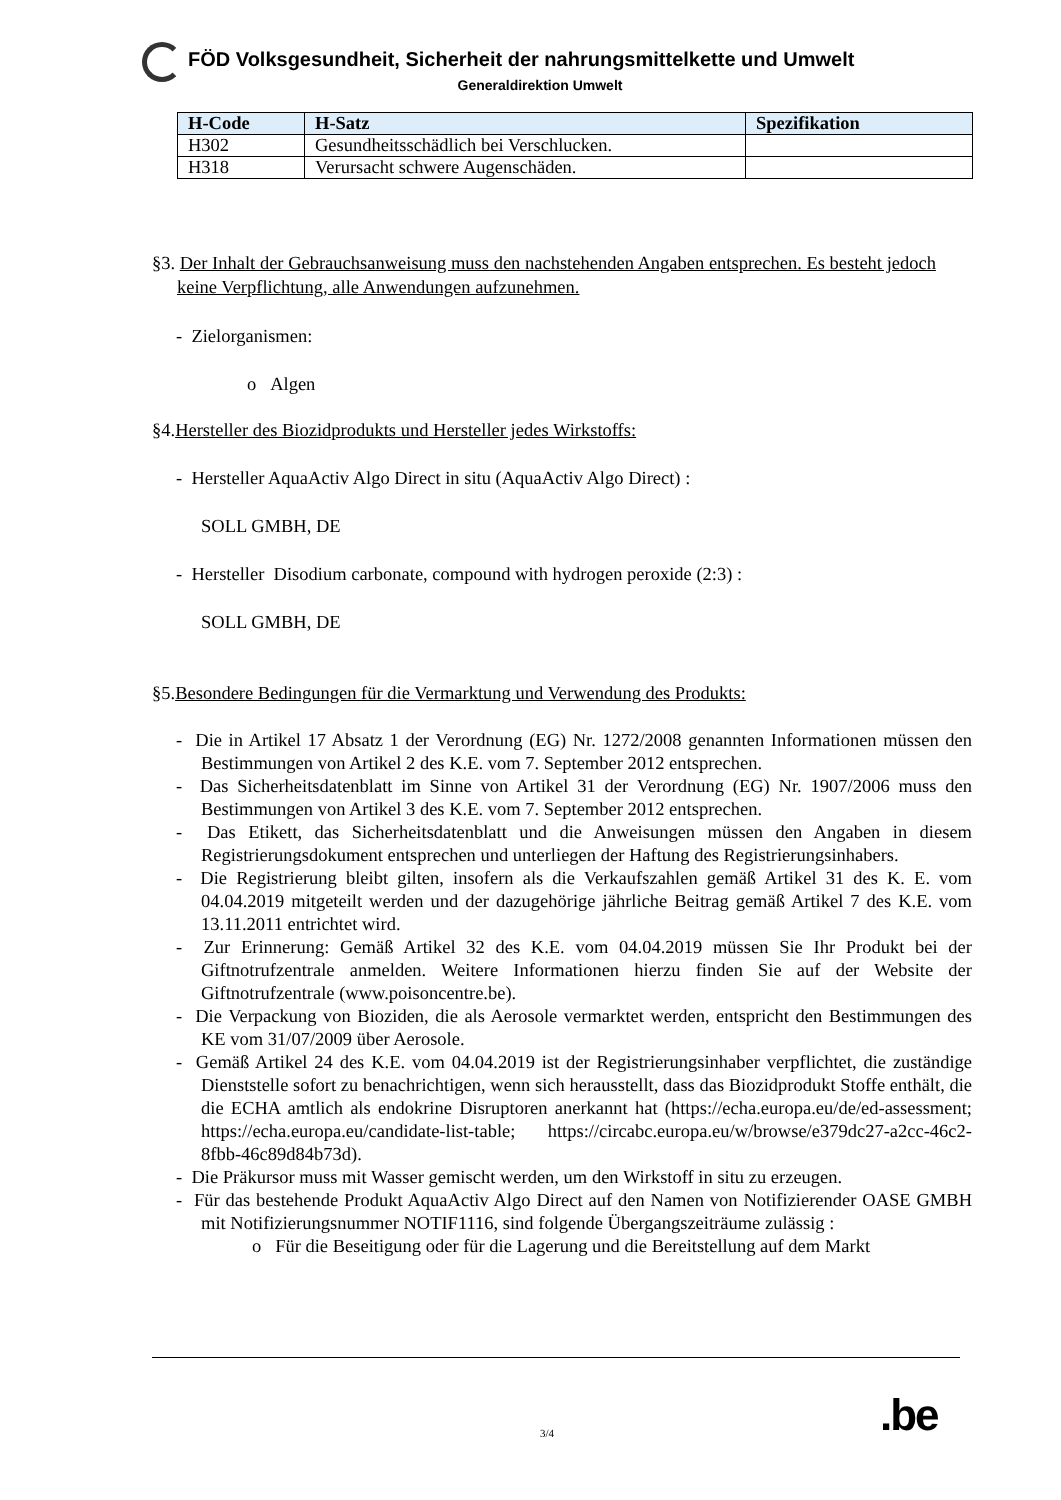FÖD Volksgesundheit, Sicherheit der nahrungsmittelkette und Umwelt
Generaldirektion Umwelt
| H-Code | H-Satz | Spezifikation |
| --- | --- | --- |
| H302 | Gesundheitsschädlich bei Verschlucken. | |
| H318 | Verursacht schwere Augenschäden. | |
§3. Der Inhalt der Gebrauchsanweisung muss den nachstehenden Angaben entsprechen. Es besteht jedoch keine Verpflichtung, alle Anwendungen aufzunehmen.
- Zielorganismen:
o Algen
§4.Hersteller des Biozidprodukts und Hersteller jedes Wirkstoffs:
- Hersteller AquaActiv Algo Direct in situ (AquaActiv Algo Direct) :
SOLL GMBH, DE
- Hersteller Disodium carbonate, compound with hydrogen peroxide (2:3) :
SOLL GMBH, DE
§5.Besondere Bedingungen für die Vermarktung und Verwendung des Produkts:
- Die in Artikel 17 Absatz 1 der Verordnung (EG) Nr. 1272/2008 genannten Informationen müssen den Bestimmungen von Artikel 2 des K.E. vom 7. September 2012 entsprechen.
- Das Sicherheitsdatenblatt im Sinne von Artikel 31 der Verordnung (EG) Nr. 1907/2006 muss den Bestimmungen von Artikel 3 des K.E. vom 7. September 2012 entsprechen.
- Das Etikett, das Sicherheitsdatenblatt und die Anweisungen müssen den Angaben in diesem Registrierungsdokument entsprechen und unterliegen der Haftung des Registrierungsinhabers.
- Die Registrierung bleibt gilten, insofern als die Verkaufszahlen gemäß Artikel 31 des K. E. vom 04.04.2019 mitgeteilt werden und der dazugehörige jährliche Beitrag gemäß Artikel 7 des K.E. vom 13.11.2011 entrichtet wird.
- Zur Erinnerung: Gemäß Artikel 32 des K.E. vom 04.04.2019 müssen Sie Ihr Produkt bei der Giftnotrufzentrale anmelden. Weitere Informationen hierzu finden Sie auf der Website der Giftnotrufzentrale (www.poisoncentre.be).
- Die Verpackung von Bioziden, die als Aerosole vermarktet werden, entspricht den Bestimmungen des KE vom 31/07/2009 über Aerosole.
- Gemäß Artikel 24 des K.E. vom 04.04.2019 ist der Registrierungsinhaber verpflichtet, die zuständige Dienststelle sofort zu benachrichtigen, wenn sich herausstellt, dass das Biozidprodukt Stoffe enthält, die die ECHA amtlich als endokrine Disruptoren anerkannt hat (https://echa.europa.eu/de/ed-assessment; https://echa.europa.eu/candidate-list-table; https://circabc.europa.eu/w/browse/e379dc27-a2cc-46c2-8fbb-46c89d84b73d).
- Die Präkursor muss mit Wasser gemischt werden, um den Wirkstoff in situ zu erzeugen.
- Für das bestehende Produkt AquaActiv Algo Direct auf den Namen von Notifizierender OASE GMBH mit Notifizierungsnummer NOTIF1116, sind folgende Übergangszeiträume zulässig :
o Für die Beseitigung oder für die Lagerung und die Bereitstellung auf dem Markt
3/4 .be